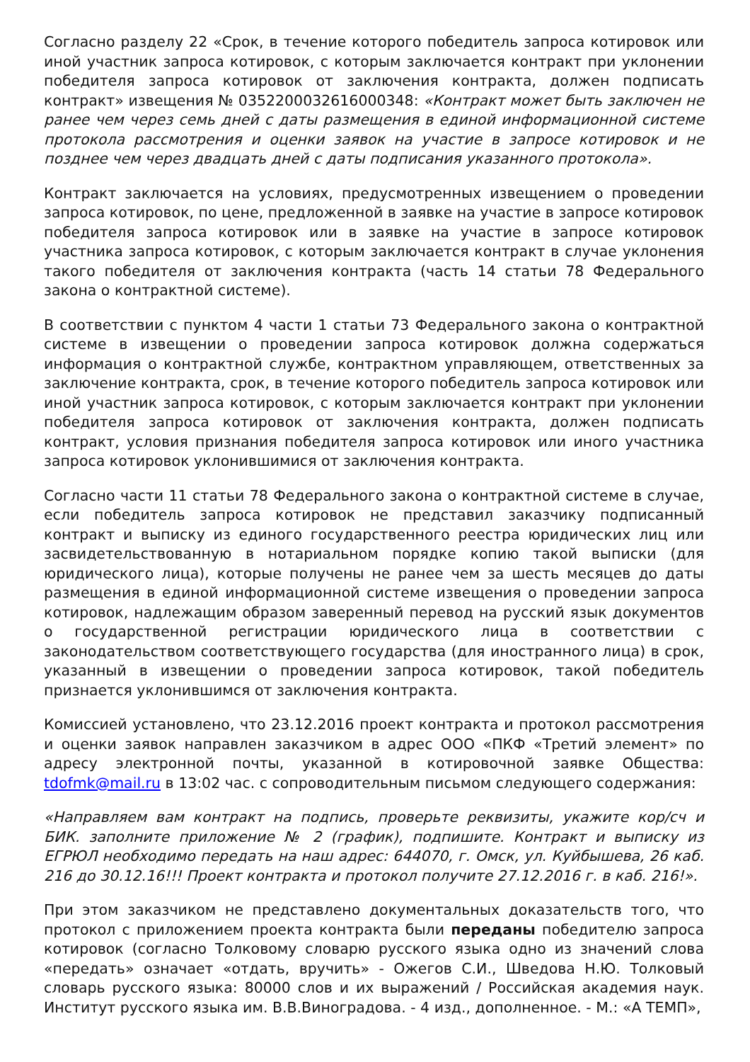Согласно разделу 22 «Срок, в течение которого победитель запроса котировок или иной участник запроса котировок, с которым заключается контракт при уклонении победителя запроса котировок от заключения контракта, должен подписать контракт» извещения № 0352200032616000348: «Контракт может быть заключен не ранее чем через семь дней с даты размещения в единой информационной системе протокола рассмотрения и оценки заявок на участие в запросе котировок и не позднее чем через двадцать дней с даты подписания указанного протокола».
Контракт заключается на условиях, предусмотренных извещением о проведении запроса котировок, по цене, предложенной в заявке на участие в запросе котировок победителя запроса котировок или в заявке на участие в запросе котировок участника запроса котировок, с которым заключается контракт в случае уклонения такого победителя от заключения контракта (часть 14 статьи 78 Федерального закона о контрактной системе).
В соответствии с пунктом 4 части 1 статьи 73 Федерального закона о контрактной системе в извещении о проведении запроса котировок должна содержаться информация о контрактной службе, контрактном управляющем, ответственных за заключение контракта, срок, в течение которого победитель запроса котировок или иной участник запроса котировок, с которым заключается контракт при уклонении победителя запроса котировок от заключения контракта, должен подписать контракт, условия признания победителя запроса котировок или иного участника запроса котировок уклонившимися от заключения контракта.
Согласно части 11 статьи 78 Федерального закона о контрактной системе в случае, если победитель запроса котировок не представил заказчику подписанный контракт и выписку из единого государственного реестра юридических лиц или засвидетельствованную в нотариальном порядке копию такой выписки (для юридического лица), которые получены не ранее чем за шесть месяцев до даты размещения в единой информационной системе извещения о проведении запроса котировок, надлежащим образом заверенный перевод на русский язык документов о государственной регистрации юридического лица в соответствии с законодательством соответствующего государства (для иностранного лица) в срок, указанный в извещении о проведении запроса котировок, такой победитель признается уклонившимся от заключения контракта.
Комиссией установлено, что 23.12.2016 проект контракта и протокол рассмотрения и оценки заявок направлен заказчиком в адрес ООО «ПКФ «Третий элемент» по адресу электронной почты, указанной в котировочной заявке Общества: tdofmk@mail.ru в 13:02 час. с сопроводительным письмом следующего содержания:
«Направляем вам контракт на подпись, проверьте реквизиты, укажите кор/сч и БИК. заполните приложение № 2 (график), подпишите. Контракт и выписку из ЕГРЮЛ необходимо передать на наш адрес: 644070, г. Омск, ул. Куйбышева, 26 каб. 216 до 30.12.16!!! Проект контракта и протокол получите 27.12.2016 г. в каб. 216!».
При этом заказчиком не представлено документальных доказательств того, что протокол с приложением проекта контракта были переданы победителю запроса котировок (согласно Толковому словарю русского языка одно из значений слова «передать» означает «отдать, вручить» - Ожегов С.И., Шведова Н.Ю. Толковый словарь русского языка: 80000 слов и их выражений / Российская академия наук. Институт русского языка им. В.В.Виноградова. - 4 изд., дополненное. - М.: «А ТЕМП»,